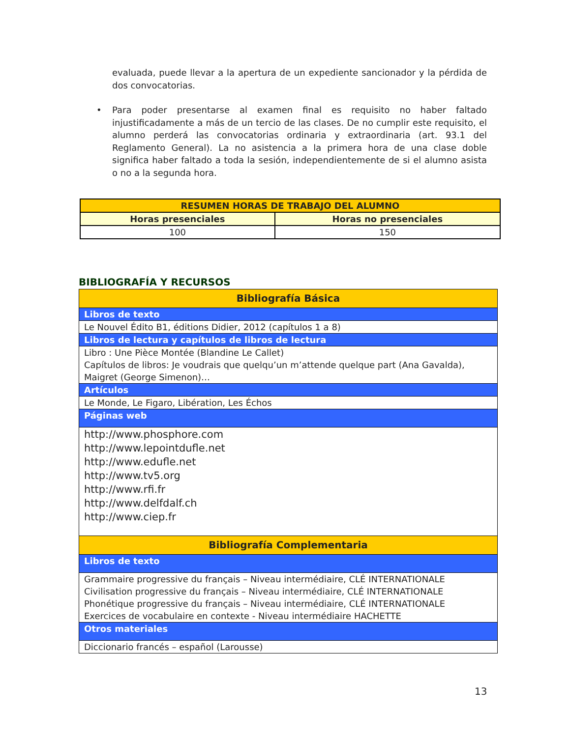evaluada, puede llevar a la apertura de un expediente sancionador y la pérdida de dos convocatorias.
• Para poder presentarse al examen final es requisito no haber faltado injustificadamente a más de un tercio de las clases. De no cumplir este requisito, el alumno perderá las convocatorias ordinaria y extraordinaria (art. 93.1 del Reglamento General). La no asistencia a la primera hora de una clase doble significa haber faltado a toda la sesión, independientemente de si el alumno asista o no a la segunda hora.
| RESUMEN HORAS DE TRABAJO DEL ALUMNO | |
| --- | --- |
| Horas presenciales | Horas no presenciales |
| 100 | 150 |
BIBLIOGRAFÍA Y RECURSOS
| Bibliografía Básica |
| Libros de texto |
| Le Nouvel Édito B1, éditions Didier, 2012 (capítulos 1 a 8) |
| Libros de lectura y capítulos de libros de lectura |
| Libro : Une Pièce Montée (Blandine Le Callet) Capítulos de libros: Je voudrais que quelqu’un m’attende quelque part (Ana Gavalda), Maigret (George Simenon)… |
| Artículos |
| Le Monde, Le Figaro, Libération, Les Échos |
| Páginas web |
| http://www.phosphore.com http://www.lepointdufle.net http://www.edufle.net http://www.tv5.org http://www.rfi.fr http://www.delfdalf.ch http://www.ciep.fr |
| Bibliografía Complementaria |
| Libros de texto |
| Grammaire progressive du français – Niveau intermédiaire, CLÉ INTERNATIONALE Civilisation progressive du français – Niveau intermédiaire, CLÉ INTERNATIONALE Phonétique progressive du français – Niveau intermédiaire, CLÉ INTERNATIONALE Exercices de vocabulaire en contexte - Niveau intermédiaire HACHETTE |
| Otros materiales |
| Diccionario francés – español (Larousse) |
13